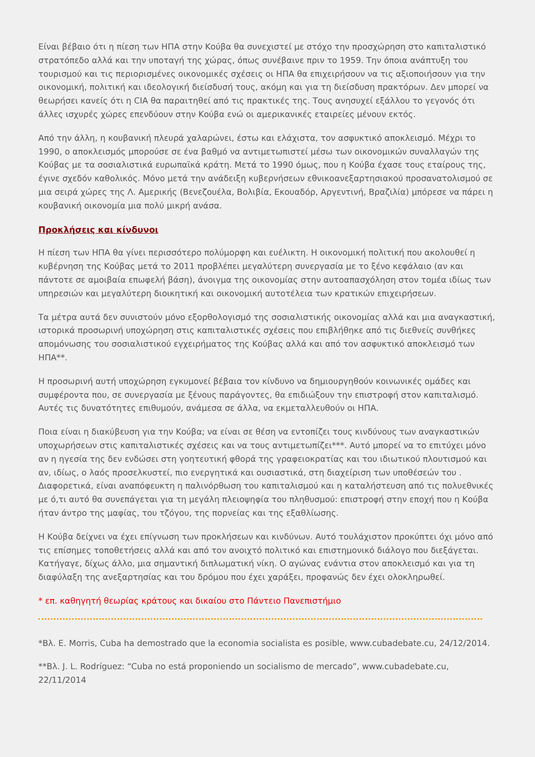Είναι βέβαιο ότι η πίεση των ΗΠΑ στην Κούβα θα συνεχιστεί με στόχο την προσχώρηση στο καπιταλιστικό στρατόπεδο αλλά και την υποταγή της χώρας, όπως συνέβαινε πριν το 1959. Την όποια ανάπτυξη του τουρισμού και τις περιορισμένες οικονομικές σχέσεις οι ΗΠΑ θα επιχειρήσουν να τις αξιοποιήσουν για την οικονομική, πολιτική και ιδεολογική διείσδυσή τους, ακόμη και για τη διείσδυση πρακτόρων. Δεν μπορεί να θεωρήσει κανείς ότι η CIA θα παραιτηθεί από τις πρακτικές της. Τους ανησυχεί εξάλλου το γεγονός ότι άλλες ισχυρές χώρες επενδύουν στην Κούβα ενώ οι αμερικανικές εταιρείες μένουν εκτός.
Από την άλλη, η κουβανική πλευρά χαλαρώνει, έστω και ελάχιστα, τον ασφυκτικό αποκλεισμό. Μέχρι το 1990, ο αποκλεισμός μπορούσε σε ένα βαθμό να αντιμετωπιστεί μέσω των οικονομικών συναλλαγών της Κούβας με τα σοσιαλιστικά ευρωπαϊκά κράτη. Μετά το 1990 όμως, που η Κούβα έχασε τους εταίρους της, έγινε σχεδόν καθολικός. Μόνο μετά την ανάδειξη κυβερνήσεων εθνικοανεξαρτησιακού προσανατολισμού σε μια σειρά χώρες της Λ. Αμερικής (Βενεζουέλα, Βολιβία, Εκουαδόρ, Αργεντινή, Βραζιλία) μπόρεσε να πάρει η κουβανική οικονομία μια πολύ μικρή ανάσα.
Προκλήσεις και κίνδυνοι
Η πίεση των ΗΠΑ θα γίνει περισσότερο πολύμορφη και ευέλικτη. Η οικονομική πολιτική που ακολουθεί η κυβέρνηση της Κούβας μετά το 2011 προβλέπει μεγαλύτερη συνεργασία με το ξένο κεφάλαιο (αν και πάντοτε σε αμοιβαία επωφελή βάση), άνοιγμα της οικονομίας στην αυτοαπασχόληση στον τομέα ιδίως των υπηρεσιών και μεγαλύτερη διοικητική και οικονομική αυτοτέλεια των κρατικών επιχειρήσεων.
Τα μέτρα αυτά δεν συνιστούν μόνο εξορθολογισμό της σοσιαλιστικής οικονομίας αλλά και μια αναγκαστική, ιστορικά προσωρινή υποχώρηση στις καπιταλιστικές σχέσεις που επιβλήθηκε από τις διεθνείς συνθήκες απομόνωσης του σοσιαλιστικού εγχειρήματος της Κούβας αλλά και από τον ασφυκτικό αποκλεισμό των ΗΠΑ**.
Η προσωρινή αυτή υποχώρηση εγκυμονεί βέβαια τον κίνδυνο να δημιουργηθούν κοινωνικές ομάδες και συμφέροντα που, σε συνεργασία με ξένους παράγοντες, θα επιδιώξουν την επιστροφή στον καπιταλισμό. Αυτές τις δυνατότητες επιθυμούν, ανάμεσα σε άλλα, να εκμεταλλευθούν οι ΗΠΑ.
Ποια είναι η διακύβευση για την Κούβα; να είναι σε θέση να εντοπίζει τους κινδύνους των αναγκαστικών υποχωρήσεων στις καπιταλιστικές σχέσεις και να τους αντιμετωπίζει***. Αυτό μπορεί να το επιτύχει μόνο αν η ηγεσία της δεν ενδώσει στη γοητευτική φθορά της γραφειοκρατίας και του ιδιωτικού πλουτισμού και αν, ιδίως, ο λαός προσελκυστεί, πιο ενεργητικά και ουσιαστικά, στη διαχείριση των υποθέσεών του . Διαφορετικά, είναι αναπόφευκτη η παλινόρθωση του καπιταλισμού και η καταλήστευση από τις πολυεθνικές με ό,τι αυτό θα συνεπάγεται για τη μεγάλη πλειοψηφία του πληθυσμού: επιστροφή στην εποχή που η Κούβα ήταν άντρο της μαφίας, του τζόγου, της πορνείας και της εξαθλίωσης.
Η Κούβα δείχνει να έχει επίγνωση των προκλήσεων και κινδύνων. Αυτό τουλάχιστον προκύπτει όχι μόνο από τις επίσημες τοποθετήσεις αλλά και από τον ανοιχτό πολιτικό και επιστημονικό διάλογο που διεξάγεται. Κατήγαγε, δίχως άλλο, μια σημαντική διπλωματική νίκη. Ο αγώνας ενάντια στον αποκλεισμό και για τη διαφύλαξη της ανεξαρτησίας και του δρόμου που έχει χαράξει, προφανώς δεν έχει ολοκληρωθεί.
* επ. καθηγητή θεωρίας κράτους και δικαίου στο Πάντειο Πανεπιστήμιο
*Βλ. E. Morris, Cuba ha demostrado que la economia socialista es posible, www.cubadebate.cu, 24/12/2014.
**Βλ. J. L. Rodríguez: “Cuba no está proponiendo un socialismo de mercado”, www.cubadebate.cu, 22/11/2014